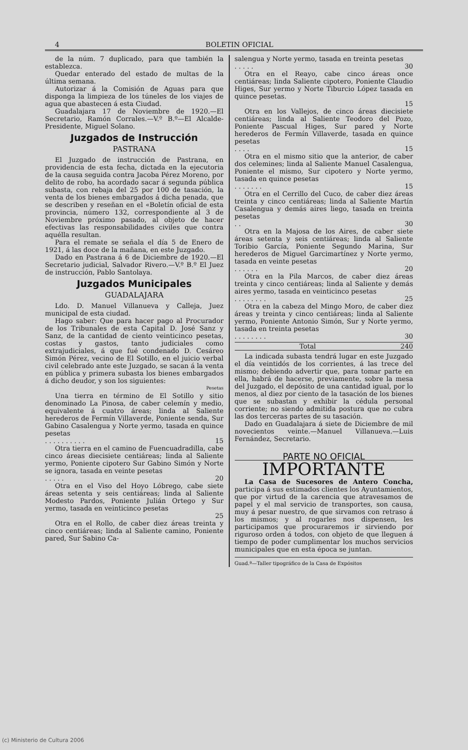4 BOLETIN OFICIAL
de la núm. 7 duplicado, para que también la establezca.
Quedar enterado del estado de multas de la última semana.
Autorizar á la Comisión de Aguas para que disponga la limpieza de los túneles de los viajes de agua que abastecen á esta Ciudad.
Guadalajara 17 de Noviembre de 1920.—El Secretario, Ramón Corrales.—V.º B.º—El Alcalde-Presidente, Miguel Solano.
Juzgados de Instrucción
PASTRANA
El Juzgado de instrucción de Pastrana, en providencia de esta fecha, dictada en la ejecutoria de la causa seguida contra Jacoba Pérez Moreno, por delito de robo, ha acordado sacar á segunda pública subasta, con rebaja del 25 por 100 de tasación, la venta de los bienes embargados á dicha penada, que se describen y reseñan en el «Boletín oficial de esta provincia, número 132, correspondiente al 3 de Noviembre próximo pasado, al objeto de hacer efectivas las responsabilidades civiles que contra aquélla resultan.
Para el remate se señala el día 5 de Enero de 1921, á las doce de la mañana, en este Juzgado.
Dado en Pastrana á 6 de Diciembre de 1920.—El Secretario judicial, Salvador Rivero.—V.º B.º El Juez de instrucción, Pablo Santolaya.
Juzgados Municipales
GUADALAJARA
Ldo. D. Manuel Villanueva y Calleja, Juez municipal de esta ciudad.
Hago saber: Que para hacer pago al Procurador de los Tribunales de esta Capital D. José Sanz y Sanz, de la cantidad de ciento veinticinco pesetas, costas y gastos, tanto judiciales como extrajudiciales, á que fué condenado D. Cesáreo Simón Pérez, vecino de El Sotillo, en el juicio verbal civil celebrado ante este Juzgado, se sacan á la venta en pública y primera subasta los bienes embargados á dicho deudor, y son los siguientes:
Pesetas
Una tierra en término de El Sotillo y sitio denominado La Pinosa, de caber celemín y medio, equivalente á cuatro áreas; linda al Saliente herederos de Fermín Villaverde, Poniente senda, Sur Gabino Casalengua y Norte yermo, tasada en quince pesetas
. . . . . . . . . . 15
Otra tierra en el camino de Fuencuadradilla, cabe cinco áreas diecisiete centiáreas; linda al Saliente yermo, Poniente cipotero Sur Gabino Simón y Norte se ignora, tasada en veinte pesetas
. . . . . 20
Otra en el Viso del Hoyo Lóbrego, cabe siete áreas setenta y seis centiáreas; linda al Saliente Modesto Pardos, Poniente Julián Ortego y Sur yermo, tasada en veinticinco pesetas
25
Otra en el Rollo, de caber diez áreas treinta y cinco centiáreas; linda al Saliente camino, Poniente pared, Sur Sabino Ca-
salengua y Norte yermo, tasada en treinta pesetas
. . . . . 30
Otra en el Reayo, cabe cinco áreas once centiáreas; linda Saliente cipotero, Poniente Claudio Higes, Sur yermo y Norte Tiburcio López tasada en quince pesetas.
15
Otra en los Vallejos, de cinco áreas diecisiete centiáreas; linda al Saliente Teodoro del Pozo, Poniente Pascual Higes, Sur pared y Norte herederos de Fermín Villaverde, tasada en quince pesetas
. . . . 15
Otra en el mismo sitio que la anterior, de caber dos celemines; linda al Saliente Manuel Casalengua, Poniente el mismo, Sur cipotero y Norte yermo, tasada en quince pesetas
. . . . . . . 15
Otra en el Cerrillo del Cuco, de caber diez áreas treinta y cinco centiáreas; linda al Saliente Martín Casalengua y demás aires liego, tasada en treinta pesetas
. . 30
Otra en la Majosa de los Aires, de caber siete áreas setenta y seis centiáreas; linda al Saliente Toribio García, Poniente Segundo Marina, Sur herederos de Miguel Garcimartínez y Norte yermo, tasada en veinte pesetas
. . . . . . 20
Otra en la Pila Marcos, de caber diez áreas treinta y cinco centiáreas; linda al Saliente y demás aires yermo, tasada en veinticinco pesetas
. . . . . . . . 25
Otra en la cabeza del Mingo Moro, de caber diez áreas y treinta y cinco centiáreas; linda al Saliente yermo, Poniente Antonio Simón, Sur y Norte yermo, tasada en treinta pesetas
. . . . . . . . 30
Total 240
La indicada subasta tendrá lugar en este Juzgado el día veintidós de los corrientes, á las trece del mismo; debiendo advertir que, para tomar parte en ella, habrá de hacerse, previamente, sobre la mesa del Juzgado, el depósito de una cantidad igual, por lo menos, al diez por ciento de la tasación de los bienes que se subastan y exhibir la cédula personal corriente; no siendo admitida postura que no cubra las dos terceras partes de su tasación.
Dado en Guadalajara á siete de Diciembre de mil novecientos veinte.—Manuel Villanueva.—Luis Fernández, Secretario.
PARTE NO OFICIAL
IMPORTANTE
La Casa de Sucesores de Antero Concha, participa á sus estimados clientes los Ayuntamientos, que por virtud de la carencia que atravesamos de papel y el mal servicio de transportes, son causa, muy á pesar nuestro, de que sirvamos con retraso á los mismos; y al rogarles nos dispensen, les participamos que procuraremos ir sirviendo por riguroso orden á todos, con objeto de que lleguen á tiempo de poder cumplimentar los muchos servicios municipales que en esta época se juntan.
Guad.ª—Taller tipográfico de la Casa de Expósitos
(c) Ministerio de Cultura 2006